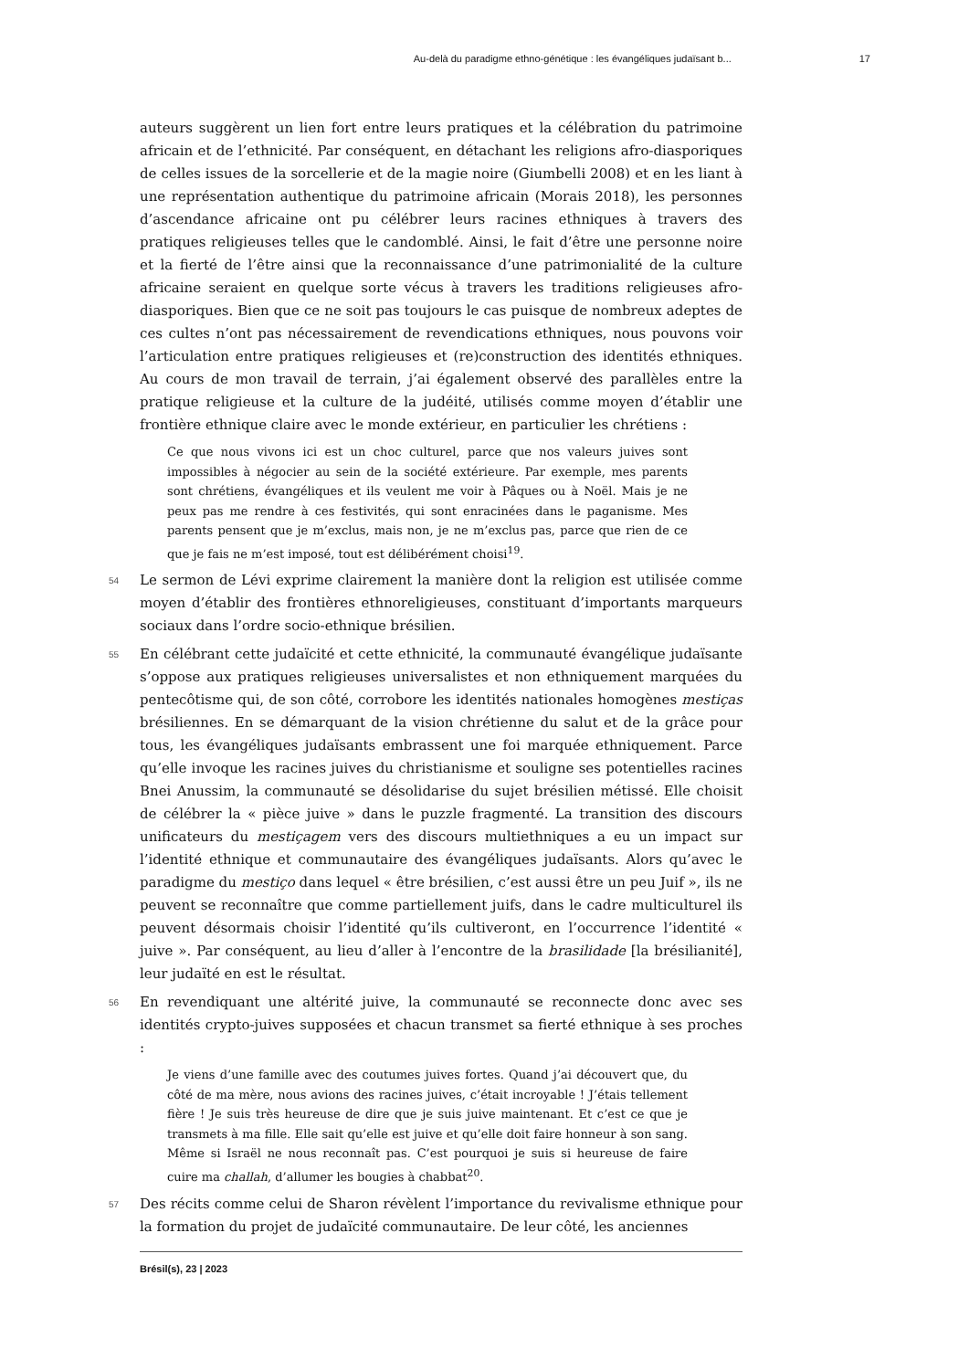Au-delà du paradigme ethno-génétique : les évangéliques judaïsant b... 17
auteurs suggèrent un lien fort entre leurs pratiques et la célébration du patrimoine africain et de l’ethnicité. Par conséquent, en détachant les religions afro-diasporiques de celles issues de la sorcellerie et de la magie noire (Giumbelli 2008) et en les liant à une représentation authentique du patrimoine africain (Morais 2018), les personnes d’ascendance africaine ont pu célébrer leurs racines ethniques à travers des pratiques religieuses telles que le candomblé. Ainsi, le fait d’être une personne noire et la fierté de l’être ainsi que la reconnaissance d’une patrimonialité de la culture africaine seraient en quelque sorte vécus à travers les traditions religieuses afro-diasporiques. Bien que ce ne soit pas toujours le cas puisque de nombreux adeptes de ces cultes n’ont pas nécessairement de revendications ethniques, nous pouvons voir l’articulation entre pratiques religieuses et (re)construction des identités ethniques. Au cours de mon travail de terrain, j’ai également observé des parallèles entre la pratique religieuse et la culture de la judéité, utilisés comme moyen d’établir une frontière ethnique claire avec le monde extérieur, en particulier les chrétiens :
Ce que nous vivons ici est un choc culturel, parce que nos valeurs juives sont impossibles à négocier au sein de la société extérieure. Par exemple, mes parents sont chrétiens, évangéliques et ils veulent me voir à Pâques ou à Noël. Mais je ne peux pas me rendre à ces festivités, qui sont enracinées dans le paganisme. Mes parents pensent que je m’exclus, mais non, je ne m’exclus pas, parce que rien de ce que je fais ne m’est imposé, tout est délibérément choisi<sup>19</sup>.
54 Le sermon de Lévi exprime clairement la manière dont la religion est utilisée comme moyen d’établir des frontières ethnoreligieuses, constituant d’importants marqueurs sociaux dans l’ordre socio-ethnique brésilien.
55 En célébrant cette judaïcité et cette ethnicité, la communauté évangélique judaïsante s’oppose aux pratiques religieuses universalistes et non ethniquement marquées du pentecôtisme qui, de son côté, corrobore les identités nationales homogènes mestiças brésiliennes. En se démarquant de la vision chrétienne du salut et de la grâce pour tous, les évangéliques judaïsants embrassent une foi marquée ethniquement. Parce qu’elle invoque les racines juives du christianisme et souligne ses potentielles racines Bnei Anussim, la communauté se désolidarise du sujet brésilien métissé. Elle choisit de célébrer la « pièce juive » dans le puzzle fragmenté. La transition des discours unificateurs du mestiçagem vers des discours multiethniques a eu un impact sur l’identité ethnique et communautaire des évangéliques judaïsants. Alors qu’avec le paradigme du mestiço dans lequel « être brésilien, c’est aussi être un peu Juif », ils ne peuvent se reconnaître que comme partiellement juifs, dans le cadre multiculturel ils peuvent désormais choisir l’identité qu’ils cultiveront, en l’occurrence l’identité « juive ». Par conséquent, au lieu d’aller à l’encontre de la brasilidade [la brésilianité], leur judaïté en est le résultat.
56 En revendiquant une altérité juive, la communauté se reconnecte donc avec ses identités crypto-juives supposées et chacun transmet sa fierté ethnique à ses proches :
Je viens d’une famille avec des coutumes juives fortes. Quand j’ai découvert que, du côté de ma mère, nous avions des racines juives, c’était incroyable ! J’étais tellement fière ! Je suis très heureuse de dire que je suis juive maintenant. Et c’est ce que je transmets à ma fille. Elle sait qu’elle est juive et qu’elle doit faire honneur à son sang. Même si Israël ne nous reconnaît pas. C’est pourquoi je suis si heureuse de faire cuire ma challah, d’allumer les bougies à chabbat<sup>20</sup>.
57 Des récits comme celui de Sharon révèlent l’importance du revivalisme ethnique pour la formation du projet de judaïcité communautaire. De leur côté, les anciennes
Brésil(s), 23 | 2023